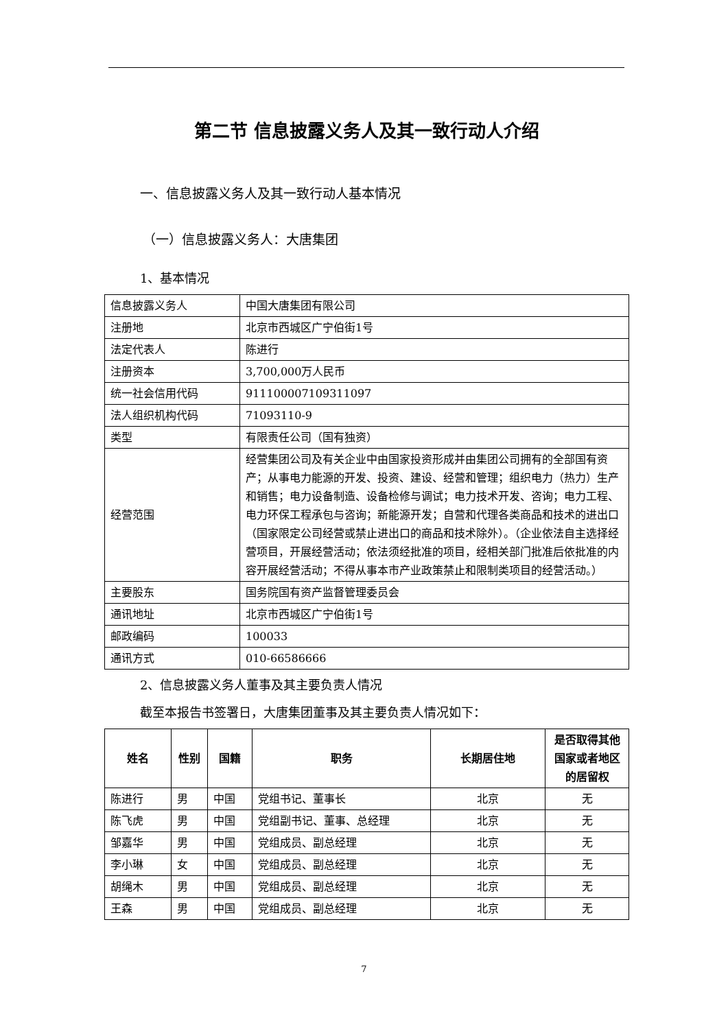第二节 信息披露义务人及其一致行动人介绍
一、信息披露义务人及其一致行动人基本情况
（一）信息披露义务人：大唐集团
1、基本情况
| 信息披露义务人 | 中国大唐集团有限公司 |
| 注册地 | 北京市西城区广宁伯街1号 |
| 法定代表人 | 陈进行 |
| 注册资本 | 3,700,000万人民币 |
| 统一社会信用代码 | 911100007109311097 |
| 法人组织机构代码 | 71093110-9 |
| 类型 | 有限责任公司（国有独资） |
| 经营范围 | 经营集团公司及有关企业中由国家投资形成并由集团公司拥有的全部国有资产；从事电力能源的开发、投资、建设、经营和管理；组织电力（热力）生产和销售；电力设备制造、设备检修与调试；电力技术开发、咨询；电力工程、电力环保工程承包与咨询；新能源开发；自营和代理各类商品和技术的进出口（国家限定公司经营或禁止进出口的商品和技术除外）。（企业依法自主选择经营项目，开展经营活动；依法须经批准的项目，经相关部门批准后依批准的内容开展经营活动；不得从事本市产业政策禁止和限制类项目的经营活动。） |
| 主要股东 | 国务院国有资产监督管理委员会 |
| 通讯地址 | 北京市西城区广宁伯街1号 |
| 邮政编码 | 100033 |
| 通讯方式 | 010-66586666 |
2、信息披露义务人董事及其主要负责人情况
截至本报告书签署日，大唐集团董事及其主要负责人情况如下：
| 姓名 | 性别 | 国籍 | 职务 | 长期居住地 | 是否取得其他国家或者地区的居留权 |
| --- | --- | --- | --- | --- | --- |
| 陈进行 | 男 | 中国 | 党组书记、董事长 | 北京 | 无 |
| 陈飞虎 | 男 | 中国 | 党组副书记、董事、总经理 | 北京 | 无 |
| 邹嘉华 | 男 | 中国 | 党组成员、副总经理 | 北京 | 无 |
| 李小琳 | 女 | 中国 | 党组成员、副总经理 | 北京 | 无 |
| 胡绳木 | 男 | 中国 | 党组成员、副总经理 | 北京 | 无 |
| 王森 | 男 | 中国 | 党组成员、副总经理 | 北京 | 无 |
7